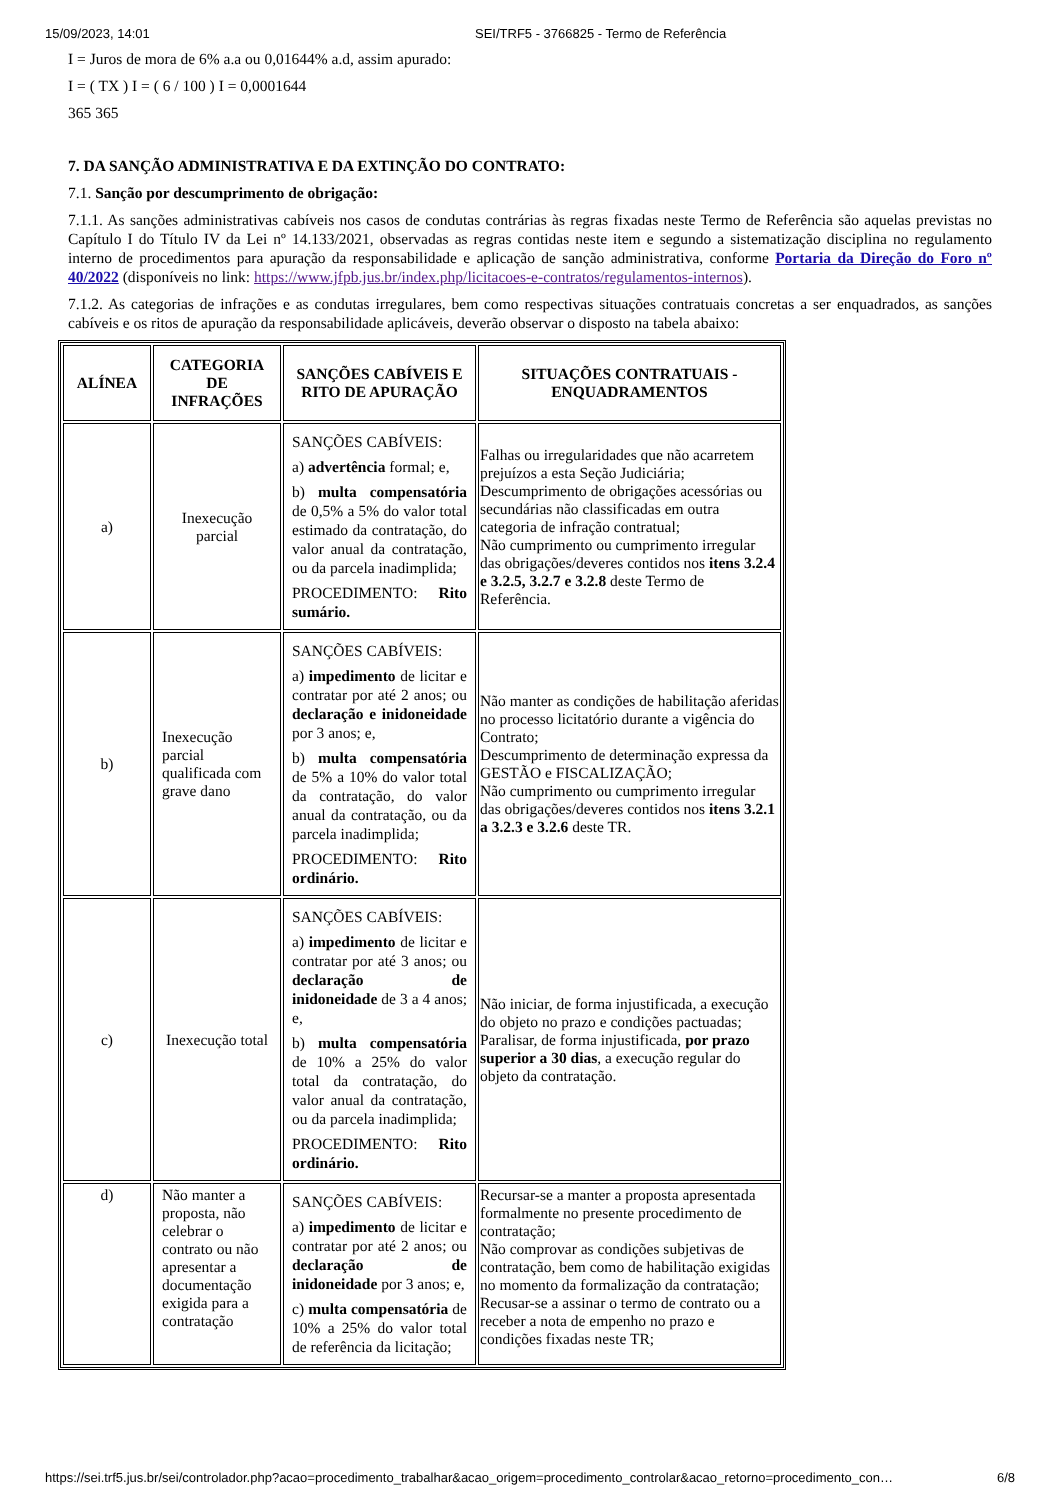15/09/2023, 14:01 SEI/TRF5 - 3766825 - Termo de Referência
I = Juros de mora de 6% a.a ou 0,01644% a.d, assim apurado:
I = ( TX ) I = ( 6 / 100 ) I = 0,0001644
365 365
7. DA SANÇÃO ADMINISTRATIVA E DA EXTINÇÃO DO CONTRATO:
7.1. Sanção por descumprimento de obrigação:
7.1.1. As sanções administrativas cabíveis nos casos de condutas contrárias às regras fixadas neste Termo de Referência são aquelas previstas no Capítulo I do Título IV da Lei nº 14.133/2021, observadas as regras contidas neste item e segundo a sistematização disciplina no regulamento interno de procedimentos para apuração da responsabilidade e aplicação de sanção administrativa, conforme Portaria da Direção do Foro nº 40/2022 (disponíveis no link: https://www.jfpb.jus.br/index.php/licitacoes-e-contratos/regulamentos-internos).
7.1.2. As categorias de infrações e as condutas irregulares, bem como respectivas situações contratuais concretas a ser enquadrados, as sanções cabíveis e os ritos de apuração da responsabilidade aplicáveis, deverão observar o disposto na tabela abaixo:
| ALÍNEA | CATEGORIA DE INFRAÇÕES | SANÇÕES CABÍVEIS E RITO DE APURAÇÃO | SITUAÇÕES CONTRATUAIS - ENQUADRAMENTOS |
| --- | --- | --- | --- |
| a) | Inexecução parcial | SANÇÕES CABÍVEIS: a) advertência formal; e, b) multa compensatória de 0,5% a 5% do valor total estimado da contratação, do valor anual da contratação, ou da parcela inadimplida; PROCEDIMENTO: Rito sumário. | Falhas ou irregularidades que não acarretem prejuízos a esta Seção Judiciária; Descumprimento de obrigações acessórias ou secundárias não classificadas em outra categoria de infração contratual; Não cumprimento ou cumprimento irregular das obrigações/deveres contidos nos itens 3.2.4 e 3.2.5, 3.2.7 e 3.2.8 deste Termo de Referência. |
| b) | Inexecução parcial qualificada com grave dano | SANÇÕES CABÍVEIS: a) impedimento de licitar e contratar por até 2 anos; ou declaração e inidoneidade por 3 anos; e, b) multa compensatória de 5% a 10% do valor total da contratação, do valor anual da contratação, ou da parcela inadimplida; PROCEDIMENTO: Rito ordinário. | Não manter as condições de habilitação aferidas no processo licitatório durante a vigência do Contrato; Descumprimento de determinação expressa da GESTÃO e FISCALIZAÇÃO; Não cumprimento ou cumprimento irregular das obrigações/deveres contidos nos itens 3.2.1 a 3.2.3 e 3.2.6 deste TR. |
| c) | Inexecução total | SANÇÕES CABÍVEIS: a) impedimento de licitar e contratar por até 3 anos; ou declaração de inidoneidade de 3 a 4 anos; e, b) multa compensatória de 10% a 25% do valor total da contratação, do valor anual da contratação, ou da parcela inadimplida; PROCEDIMENTO: Rito ordinário. | Não iniciar, de forma injustificada, a execução do objeto no prazo e condições pactuadas; Paralisar, de forma injustificada, por prazo superior a 30 dias , a execução regular do objeto da contratação. |
| d) | Não manter a proposta, não celebrar o contrato ou não apresentar a documentação exigida para a contratação | SANÇÕES CABÍVEIS: a) impedimento de licitar e contratar por até 2 anos; ou declaração de inidoneidade por 3 anos; e, c) multa compensatória de 10% a 25% do valor total de referência da licitação; | Recursar-se a manter a proposta apresentada formalmente no presente procedimento de contratação; Não comprovar as condições subjetivas de contratação, bem como de habilitação exigidas no momento da formalização da contratação; Recusar-se a assinar o termo de contrato ou a receber a nota de empenho no prazo e condições fixadas neste TR; |
https://sei.trf5.jus.br/sei/controlador.php?acao=procedimento_trabalhar&acao_origem=procedimento_controlar&acao_retorno=procedimento_con… 6/8